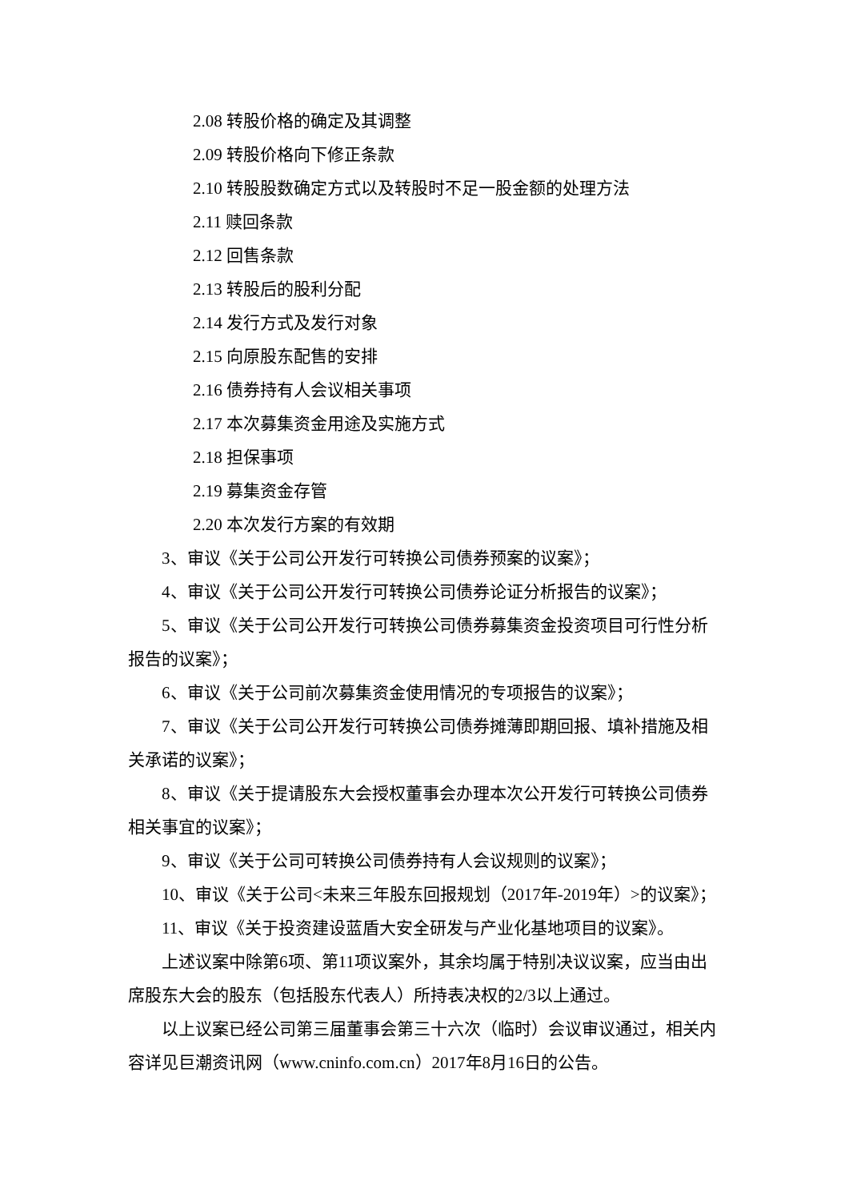2.08 转股价格的确定及其调整
2.09 转股价格向下修正条款
2.10 转股股数确定方式以及转股时不足一股金额的处理方法
2.11 赎回条款
2.12 回售条款
2.13 转股后的股利分配
2.14 发行方式及发行对象
2.15 向原股东配售的安排
2.16 债券持有人会议相关事项
2.17 本次募集资金用途及实施方式
2.18 担保事项
2.19 募集资金存管
2.20 本次发行方案的有效期
3、审议《关于公司公开发行可转换公司债券预案的议案》；
4、审议《关于公司公开发行可转换公司债券论证分析报告的议案》；
5、审议《关于公司公开发行可转换公司债券募集资金投资项目可行性分析报告的议案》；
6、审议《关于公司前次募集资金使用情况的专项报告的议案》；
7、审议《关于公司公开发行可转换公司债券摊薄即期回报、填补措施及相关承诺的议案》；
8、审议《关于提请股东大会授权董事会办理本次公开发行可转换公司债券相关事宜的议案》；
9、审议《关于公司可转换公司债券持有人会议规则的议案》；
10、审议《关于公司<未来三年股东回报规划（2017年-2019年）>的议案》；
11、审议《关于投资建设蓝盾大安全研发与产业化基地项目的议案》。
上述议案中除第6项、第11项议案外，其余均属于特别决议议案，应当由出席股东大会的股东（包括股东代表人）所持表决权的2/3以上通过。
以上议案已经公司第三届董事会第三十六次（临时）会议审议通过，相关内容详见巨潮资讯网（www.cninfo.com.cn）2017年8月16日的公告。